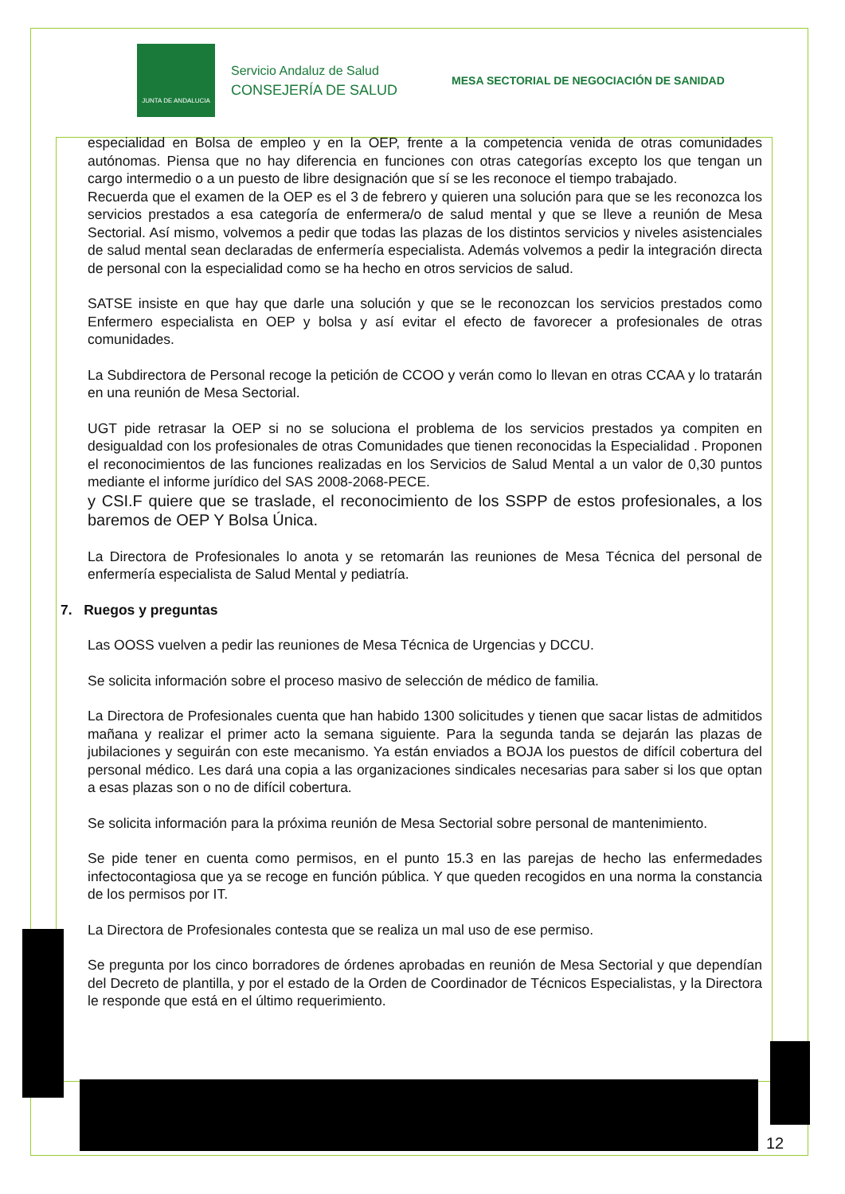JUNTA DE ANDALUCIA
Servicio Andaluz de Salud
CONSEJERÍA DE SALUD
MESA SECTORIAL DE NEGOCIACIÓN DE SANIDAD
especialidad en Bolsa de empleo y en la OEP, frente a la competencia venida de otras comunidades autónomas. Piensa que no hay diferencia en funciones con otras categorías excepto los que tengan un cargo intermedio o a un puesto de libre designación que sí se les reconoce el tiempo trabajado.
Recuerda que el examen de la OEP es el 3 de febrero y quieren una solución para que se les reconozca los servicios prestados a esa categoría de enfermera/o de salud mental y que se lleve a reunión de Mesa Sectorial. Así mismo, volvemos a pedir que todas las plazas de los distintos servicios y niveles asistenciales de salud mental sean declaradas de enfermería especialista. Además volvemos a pedir la integración directa de personal con la especialidad como se ha hecho en otros servicios de salud.
SATSE insiste en que hay que darle una solución y que se le reconozcan los servicios prestados como Enfermero especialista en OEP y bolsa y así evitar el efecto de favorecer a profesionales de otras comunidades.
La Subdirectora de Personal recoge la petición de CCOO y verán como lo llevan en otras CCAA y lo tratarán en una reunión de Mesa Sectorial.
UGT pide retrasar la OEP si no se soluciona el problema de los servicios prestados ya compiten en desigualdad con los profesionales de otras Comunidades que tienen reconocidas la Especialidad . Proponen el reconocimientos de las funciones realizadas en los Servicios de Salud Mental a un valor de 0,30 puntos mediante el informe jurídico del SAS 2008-2068-PECE.
y CSI.F quiere que se traslade, el reconocimiento de los SSPP de estos profesionales, a los baremos de OEP Y Bolsa Única.
La Directora de Profesionales lo anota y se retomarán las reuniones de Mesa Técnica del personal de enfermería especialista de Salud Mental y pediatría.
7. Ruegos y preguntas
Las OOSS vuelven a pedir las reuniones de Mesa Técnica de Urgencias y DCCU.
Se solicita información sobre el proceso masivo de selección de médico de familia.
La Directora de Profesionales cuenta que han habido 1300 solicitudes y tienen que sacar listas de admitidos mañana y realizar el primer acto la semana siguiente. Para la segunda tanda se dejarán las plazas de jubilaciones y seguirán con este mecanismo. Ya están enviados a BOJA los puestos de difícil cobertura del personal médico. Les dará una copia a las organizaciones sindicales necesarias para saber si los que optan a esas plazas son o no de difícil cobertura.
Se solicita información para la próxima reunión de Mesa Sectorial sobre personal de mantenimiento.
Se pide tener en cuenta como permisos, en el punto 15.3 en las parejas de hecho las enfermedades infectocontagiosa que ya se recoge en función pública. Y que queden recogidos en una norma la constancia de los permisos por IT.
La Directora de Profesionales contesta que se realiza un mal uso de ese permiso.
Se pregunta por los cinco borradores de órdenes aprobadas en reunión de Mesa Sectorial y que dependían del Decreto de plantilla, y por el estado de la Orden de Coordinador de Técnicos Especialistas, y la Directora le responde que está en el último requerimiento.
12